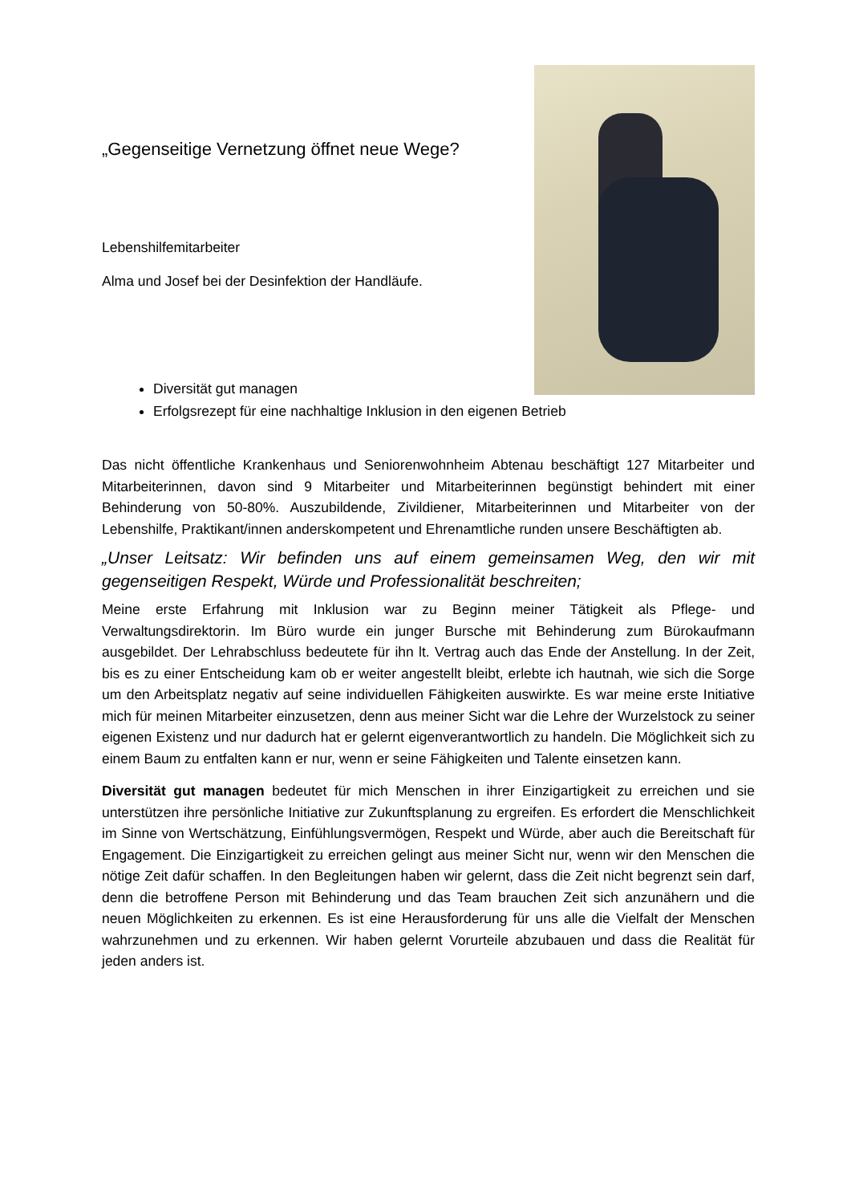„Gegenseitige Vernetzung öffnet neue Wege?
Lebenshilfemitarbeiter
Alma und Josef bei der Desinfektion der Handläufe.
Diversität gut managen
Erfolgsrezept für eine nachhaltige Inklusion in den eigenen Betrieb
Das nicht öffentliche Krankenhaus und Seniorenwohnheim Abtenau beschäftigt 127 Mitarbeiter und Mitarbeiterinnen, davon sind 9 Mitarbeiter und Mitarbeiterinnen begünstigt behindert mit einer Behinderung von 50-80%. Auszubildende, Zivildiener, Mitarbeiterinnen und Mitarbeiter von der Lebenshilfe, Praktikant/innen anderskompetent und Ehrenamtliche runden unsere Beschäftigten ab.
„Unser Leitsatz: Wir befinden uns auf einem gemeinsamen Weg, den wir mit gegenseitigen Respekt, Würde und Professionalität beschreiten;
Meine erste Erfahrung mit Inklusion war zu Beginn meiner Tätigkeit als Pflege- und Verwaltungsdirektorin. Im Büro wurde ein junger Bursche mit Behinderung zum Bürokaufmann ausgebildet. Der Lehrabschluss bedeutete für ihn lt. Vertrag auch das Ende der Anstellung. In der Zeit, bis es zu einer Entscheidung kam ob er weiter angestellt bleibt, erlebte ich hautnah, wie sich die Sorge um den Arbeitsplatz negativ auf seine individuellen Fähigkeiten auswirkte. Es war meine erste Initiative mich für meinen Mitarbeiter einzusetzen, denn aus meiner Sicht war die Lehre der Wurzelstock zu seiner eigenen Existenz und nur dadurch hat er gelernt eigenverantwortlich zu handeln. Die Möglichkeit sich zu einem Baum zu entfalten kann er nur, wenn er seine Fähigkeiten und Talente einsetzen kann.
Diversität gut managen bedeutet für mich Menschen in ihrer Einzigartigkeit zu erreichen und sie unterstützen ihre persönliche Initiative zur Zukunftsplanung zu ergreifen. Es erfordert die Menschlichkeit im Sinne von Wertschätzung, Einfühlungsvermögen, Respekt und Würde, aber auch die Bereitschaft für Engagement. Die Einzigartigkeit zu erreichen gelingt aus meiner Sicht nur, wenn wir den Menschen die nötige Zeit dafür schaffen. In den Begleitungen haben wir gelernt, dass die Zeit nicht begrenzt sein darf, denn die betroffene Person mit Behinderung und das Team brauchen Zeit sich anzunähern und die neuen Möglichkeiten zu erkennen. Es ist eine Herausforderung für uns alle die Vielfalt der Menschen wahrzunehmen und zu erkennen. Wir haben gelernt Vorurteile abzubauen und dass die Realität für jeden anders ist.